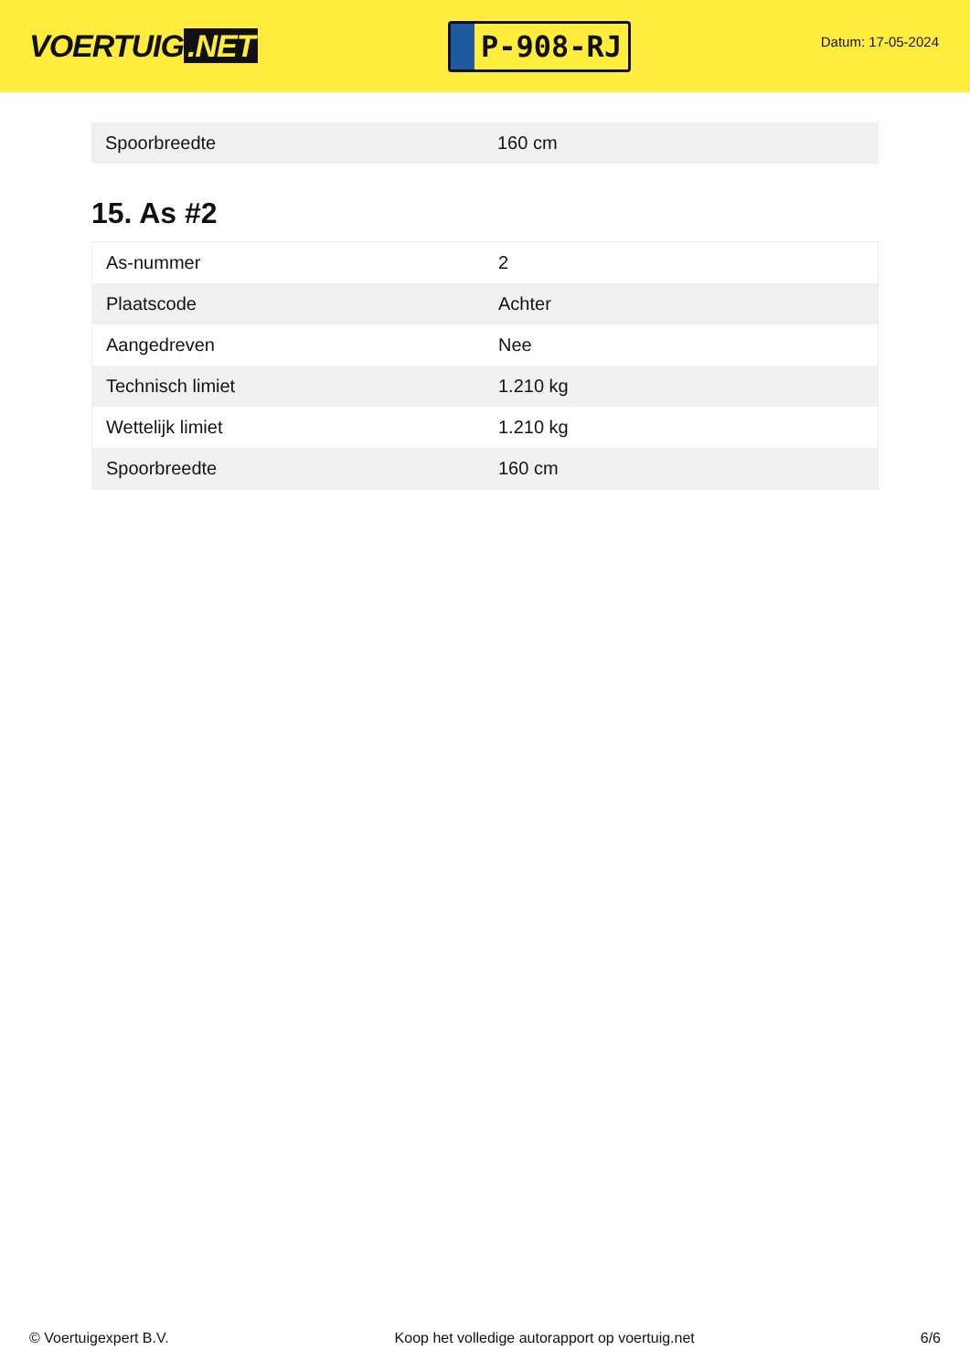VOERTUIG.NET
P-908-RJ
Datum: 17-05-2024
| Spoorbreedte | 160 cm |
15. As #2
| As-nummer | 2 |
| Plaatscode | Achter |
| Aangedreven | Nee |
| Technisch limiet | 1.210 kg |
| Wettelijk limiet | 1.210 kg |
| Spoorbreedte | 160 cm |
© Voertuigexpert B.V. Koop het volledige autorapport op voertuig.net 6/6